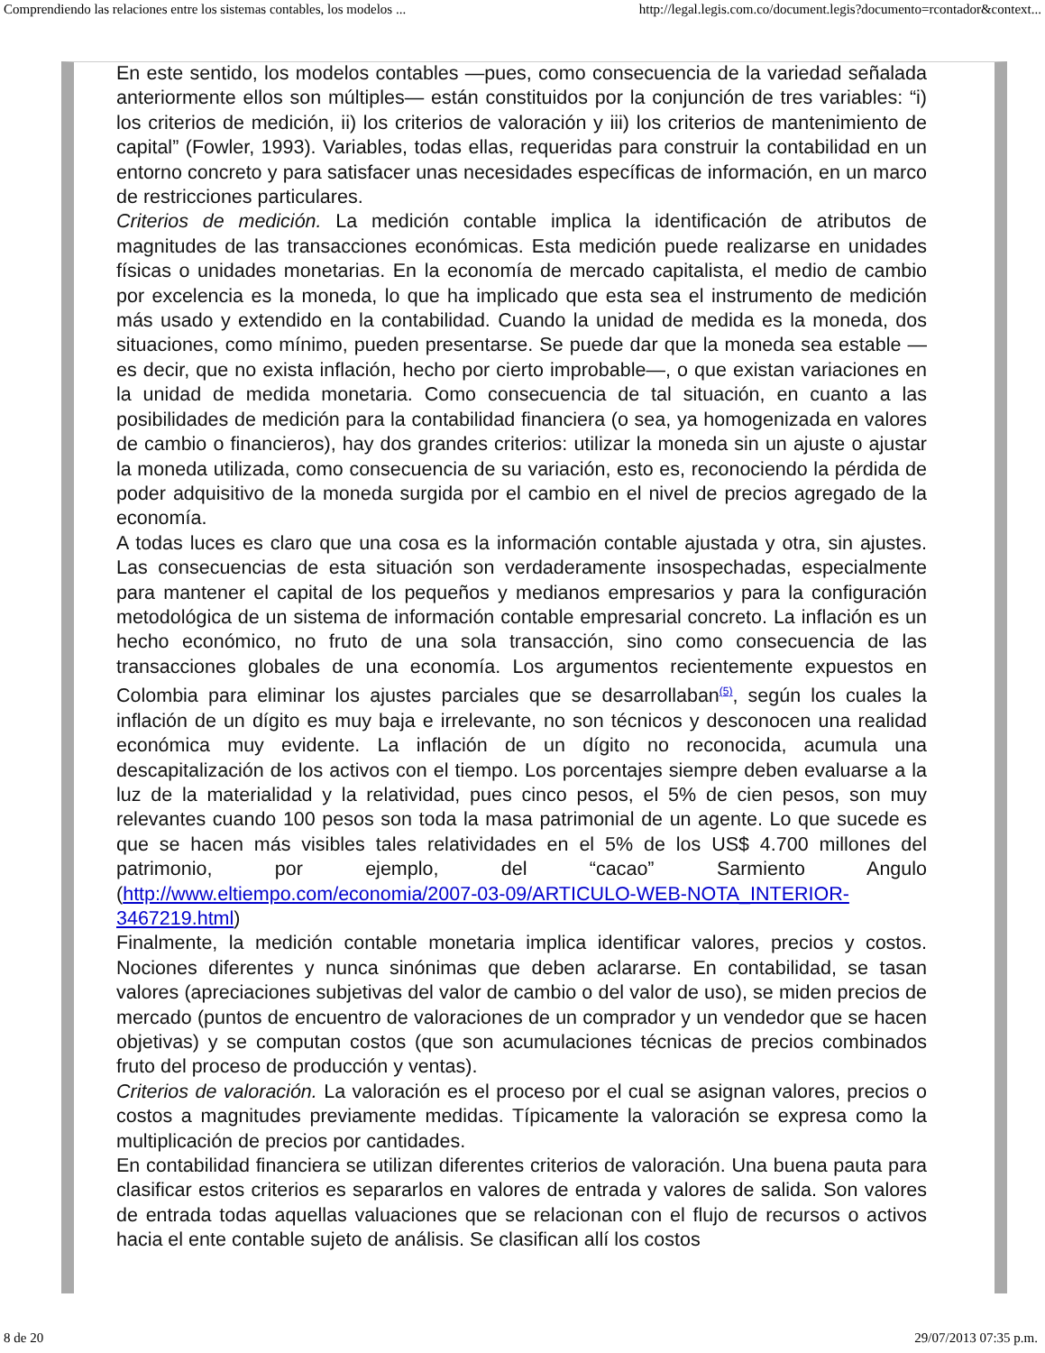Comprendiendo las relaciones entre los sistemas contables, los modelos ... http://legal.legis.com.co/document.legis?documento=rcontador&context...
En este sentido, los modelos contables —pues, como consecuencia de la variedad señalada anteriormente ellos son múltiples— están constituidos por la conjunción de tres variables: “i) los criterios de medición, ii) los criterios de valoración y iii) los criterios de mantenimiento de capital” (Fowler, 1993). Variables, todas ellas, requeridas para construir la contabilidad en un entorno concreto y para satisfacer unas necesidades específicas de información, en un marco de restricciones particulares.
Criterios de medición. La medición contable implica la identificación de atributos de magnitudes de las transacciones económicas. Esta medición puede realizarse en unidades físicas o unidades monetarias. En la economía de mercado capitalista, el medio de cambio por excelencia es la moneda, lo que ha implicado que esta sea el instrumento de medición más usado y extendido en la contabilidad. Cuando la unidad de medida es la moneda, dos situaciones, como mínimo, pueden presentarse. Se puede dar que la moneda sea estable —es decir, que no exista inflación, hecho por cierto improbable—, o que existan variaciones en la unidad de medida monetaria. Como consecuencia de tal situación, en cuanto a las posibilidades de medición para la contabilidad financiera (o sea, ya homogenizada en valores de cambio o financieros), hay dos grandes criterios: utilizar la moneda sin un ajuste o ajustar la moneda utilizada, como consecuencia de su variación, esto es, reconociendo la pérdida de poder adquisitivo de la moneda surgida por el cambio en el nivel de precios agregado de la economía.
A todas luces es claro que una cosa es la información contable ajustada y otra, sin ajustes. Las consecuencias de esta situación son verdaderamente insospechadas, especialmente para mantener el capital de los pequeños y medianos empresarios y para la configuración metodológica de un sistema de información contable empresarial concreto. La inflación es un hecho económico, no fruto de una sola transacción, sino como consecuencia de las transacciones globales de una economía. Los argumentos recientemente expuestos en Colombia para eliminar los ajustes parciales que se desarrollaban<sup>(5)</sup>, según los cuales la inflación de un dígito es muy baja e irrelevante, no son técnicos y desconocen una realidad económica muy evidente. La inflación de un dígito no reconocida, acumula una descapitalización de los activos con el tiempo. Los porcentajes siempre deben evaluarse a la luz de la materialidad y la relatividad, pues cinco pesos, el 5% de cien pesos, son muy relevantes cuando 100 pesos son toda la masa patrimonial de un agente. Lo que sucede es que se hacen más visibles tales relatividades en el 5% de los US$ 4.700 millones del patrimonio, por ejemplo, del “cacao” Sarmiento Angulo (http://www.eltiempo.com/economia/2007-03-09/ARTICULO-WEB-NOTA_INTERIOR-3467219.html)
Finalmente, la medición contable monetaria implica identificar valores, precios y costos. Nociones diferentes y nunca sinónimas que deben aclararse. En contabilidad, se tasan valores (apreciaciones subjetivas del valor de cambio o del valor de uso), se miden precios de mercado (puntos de encuentro de valoraciones de un comprador y un vendedor que se hacen objetivas) y se computan costos (que son acumulaciones técnicas de precios combinados fruto del proceso de producción y ventas).
Criterios de valoración. La valoración es el proceso por el cual se asignan valores, precios o costos a magnitudes previamente medidas. Típicamente la valoración se expresa como la multiplicación de precios por cantidades.
En contabilidad financiera se utilizan diferentes criterios de valoración. Una buena pauta para clasificar estos criterios es separarlos en valores de entrada y valores de salida. Son valores de entrada todas aquellas valuaciones que se relacionan con el flujo de recursos o activos hacia el ente contable sujeto de análisis. Se clasifican allí los costos
8 de 20 29/07/2013 07:35 p.m.